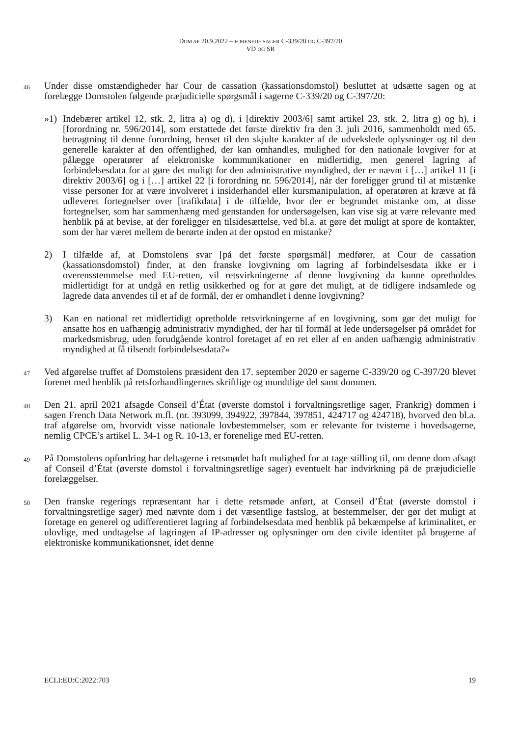DOM AF 20.9.2022 – FORENEDE SAGER C-339/20 OG C-397/20
VD OG SR
46
Under disse omstændigheder har Cour de cassation (kassationsdomstol) besluttet at udsætte sagen og at forelægge Domstolen følgende præjudicielle spørgsmål i sagerne C-339/20 og C-397/20:
»1) Indebærer artikel 12, stk. 2, litra a) og d), i [direktiv 2003/6] samt artikel 23, stk. 2, litra g) og h), i [forordning nr. 596/2014], som erstattede det første direktiv fra den 3. juli 2016, sammenholdt med 65. betragtning til denne forordning, henset til den skjulte karakter af de udvekslede oplysninger og til den generelle karakter af den offentlighed, der kan omhandles, mulighed for den nationale lovgiver for at pålægge operatører af elektroniske kommunikationer en midlertidig, men generel lagring af forbindelsesdata for at gøre det muligt for den administrative myndighed, der er nævnt i […] artikel 11 [i direktiv 2003/6] og i […] artikel 22 [i forordning nr. 596/2014], når der foreligger grund til at mistænke visse personer for at være involveret i insiderhandel eller kursmanipulation, af operatøren at kræve at få udleveret fortegnelser over [trafikdata] i de tilfælde, hvor der er begrundet mistanke om, at disse fortegnelser, som har sammenhæng med genstanden for undersøgelsen, kan vise sig at være relevante med henblik på at bevise, at der foreligger en tilsidesættelse, ved bl.a. at gøre det muligt at spore de kontakter, som der har været mellem de berørte inden at der opstod en mistanke?
2) I tilfælde af, at Domstolens svar [på det første spørgsmål] medfører, at Cour de cassation (kassationsdomstol) finder, at den franske lovgivning om lagring af forbindelsesdata ikke er i overensstemmelse med EU-retten, vil retsvirkningerne af denne lovgivning da kunne opretholdes midlertidigt for at undgå en retlig usikkerhed og for at gøre det muligt, at de tidligere indsamlede og lagrede data anvendes til et af de formål, der er omhandlet i denne lovgivning?
3) Kan en national ret midlertidigt opretholde retsvirkningerne af en lovgivning, som gør det muligt for ansatte hos en uafhængig administrativ myndighed, der har til formål at lede undersøgelser på området for markedsmisbrug, uden forudgående kontrol foretaget af en ret eller af en anden uafhængig administrativ myndighed at få tilsendt forbindelsesdata?«
47
Ved afgørelse truffet af Domstolens præsident den 17. september 2020 er sagerne C-339/20 og C-397/20 blevet forenet med henblik på retsforhandlingernes skriftlige og mundtlige del samt dommen.
48
Den 21. april 2021 afsagde Conseil d’État (øverste domstol i forvaltningsretlige sager, Frankrig) dommen i sagen French Data Network m.fl. (nr. 393099, 394922, 397844, 397851, 424717 og 424718), hvorved den bl.a. traf afgørelse om, hvorvidt visse nationale lovbestemmelser, som er relevante for tvisterne i hovedsagerne, nemlig CPCE’s artikel L. 34-1 og R. 10-13, er forenelige med EU-retten.
49
På Domstolens opfordring har deltagerne i retsmødet haft mulighed for at tage stilling til, om denne dom afsagt af Conseil d’État (øverste domstol i forvaltningsretlige sager) eventuelt har indvirkning på de præjudicielle forelæggelser.
50
Den franske regerings repræsentant har i dette retsmøde anført, at Conseil d’État (øverste domstol i forvaltningsretlige sager) med nævnte dom i det væsentlige fastslog, at bestemmelser, der gør det muligt at foretage en generel og udifferentieret lagring af forbindelsesdata med henblik på bekæmpelse af kriminalitet, er ulovlige, med undtagelse af lagringen af IP-adresser og oplysninger om den civile identitet på brugerne af elektroniske kommunikationsnet, idet denne
ECLI:EU:C:2022:703 19